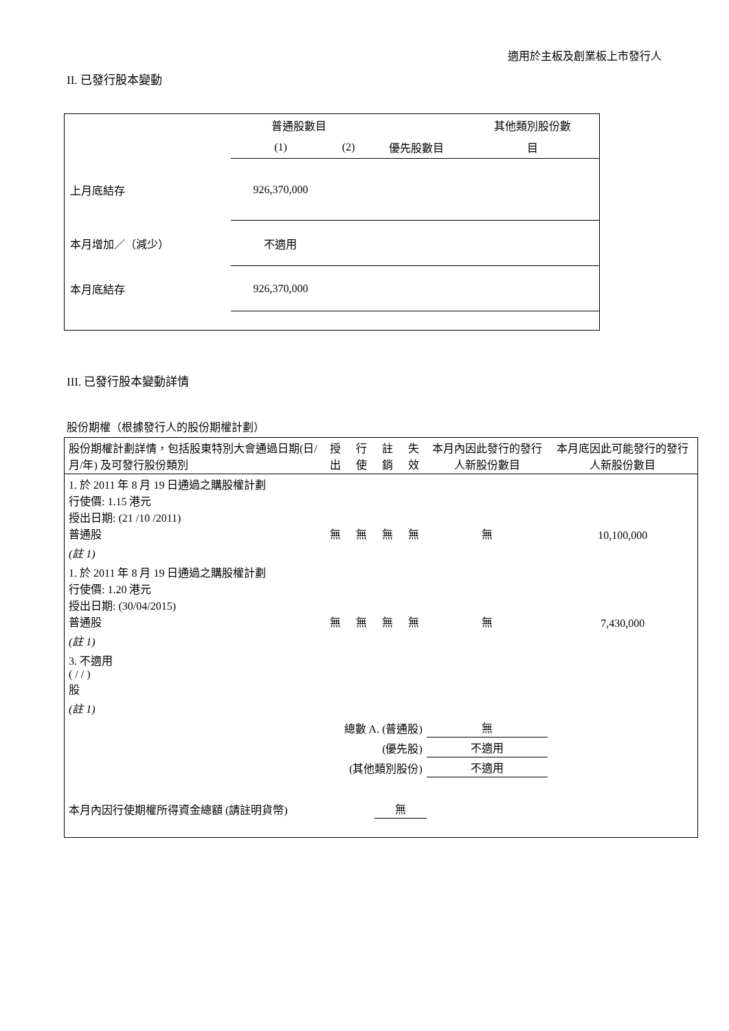適用於主板及創業板上市發行人
II. 已發行股本變動
| | 普通股數目 | | | 其他類別股份數 |
| --- | --- | --- | --- | --- |
| | (1) | (2) | 優先股數目 | 目 |
| 上月底結存 | 926,370,000 | | | |
| 本月增加／（減少） | 不適用 | | | |
| 本月底結存 | 926,370,000 | | | |
III. 已發行股本變動詳情
股份期權（根據發行人的股份期權計劃）
| 股份期權計劃詳情，包括股東特別大會通過日期(日/月/年) 及可發行股份類別 | 授出 | 行使 | 註銷 | 失效 | 本月內因此發行的發行人新股份數目 | 本月底因此可能發行的發行人新股份數目 |
| --- | --- | --- | --- | --- | --- | --- |
| 1. 於 2011 年 8 月 19 日通過之購股權計劃 行使價: 1.15 港元 授出日期: (21 /10 /2011) 普通股 | 無 | 無 | 無 | 無 | 無 | 10,100,000 |
| (註 1) | | | | | | |
| 1. 於 2011 年 8 月 19 日通過之購股權計劃 行使價: 1.20 港元 授出日期: (30/04/2015) 普通股 | 無 | 無 | 無 | 無 | 無 | 7,430,000 |
| (註 1) | | | | | | |
| 3. 不適用 ( / / ) 股 | | | | | | |
| (註 1) | | | | | | |
| 總數 A. (普通股) | | | | | 無 | |
| (優先股) | | | | | 不適用 | |
| (其他類別股份) | | | | | 不適用 | |
| 本月內因行使期權所得資金總額 (請註明貨幣) | | | 無 | | | |